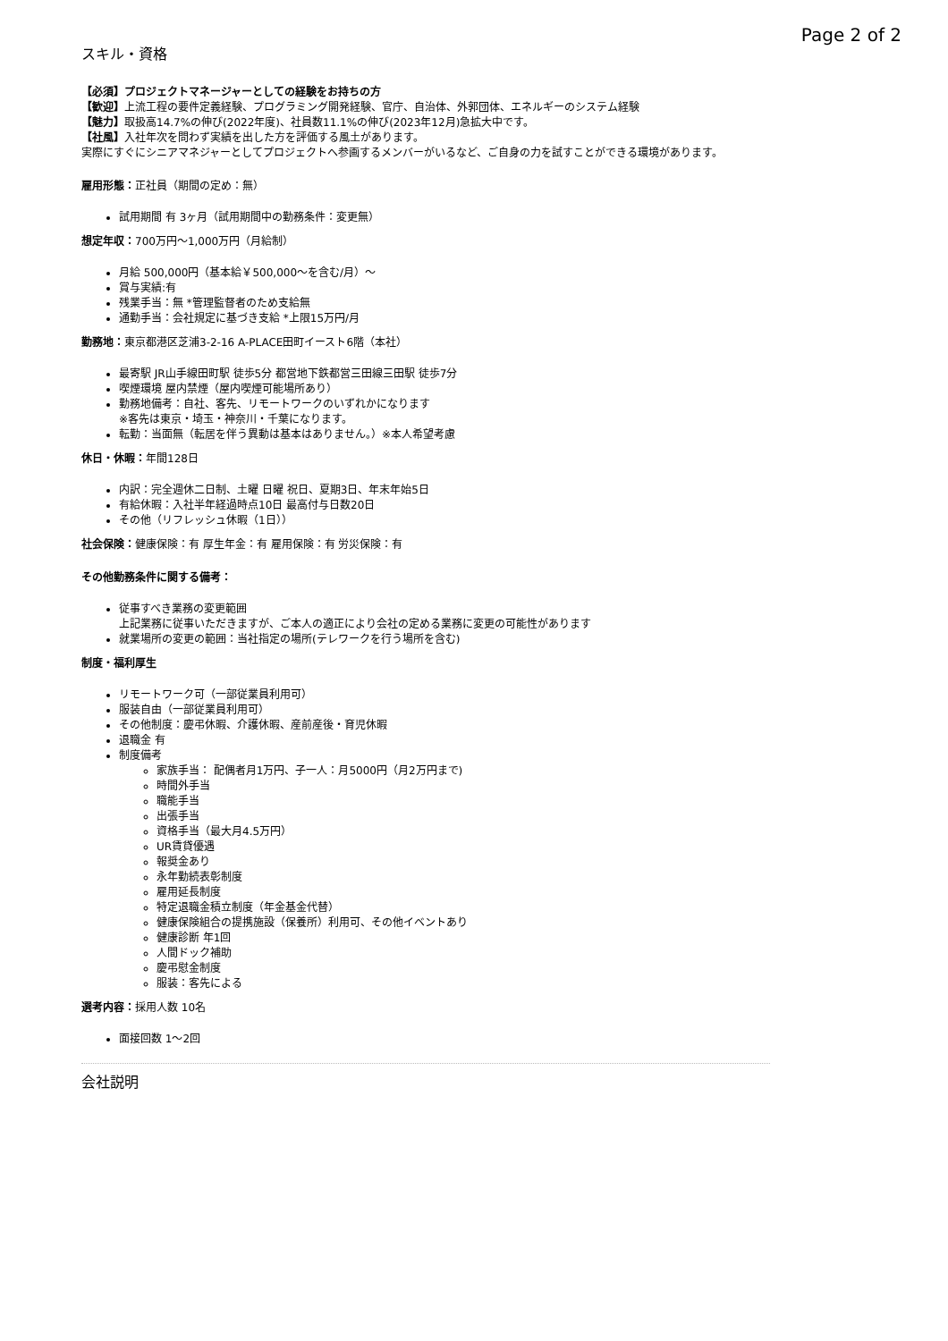Page 2 of 2
スキル・資格
【必須】プロジェクトマネージャーとしての経験をお持ちの方
【歓迎】上流工程の要件定義経験、プログラミング開発経験、官庁、自治体、外郭団体、エネルギーのシステム経験
【魅力】取扱高14.7%の伸び(2022年度)、社員数11.1%の伸び(2023年12月)急拡大中です。
【社風】入社年次を問わず実績を出した方を評価する風土があります。
実際にすぐにシニアマネジャーとしてプロジェクトへ参画するメンバーがいるなど、ご自身の力を試すことができる環境があります。
雇用形態：正社員（期間の定め：無）
試用期間 有 3ヶ月（試用期間中の勤務条件：変更無）
想定年収：700万円〜1,000万円（月給制）
月給 500,000円（基本給￥500,000〜を含む/月）〜
賞与実績:有
残業手当：無 *管理監督者のため支給無
通勤手当：会社規定に基づき支給 *上限15万円/月
勤務地：東京都港区芝浦3-2-16 A-PLACE田町イースト6階（本社）
最寄駅 JR山手線田町駅 徒歩5分 都営地下鉄都営三田線三田駅 徒歩7分
喫煙環境 屋内禁煙（屋内喫煙可能場所あり）
勤務地備考：自社、客先、リモートワークのいずれかになります
※客先は東京・埼玉・神奈川・千葉になります。
転勤：当面無（転居を伴う異動は基本はありません。）※本人希望考慮
休日・休暇：年間128日
内訳：完全週休二日制、土曜 日曜 祝日、夏期3日、年末年始5日
有給休暇：入社半年経過時点10日 最高付与日数20日
その他（リフレッシュ休暇（1日））
社会保険：健康保険：有 厚生年金：有 雇用保険：有 労災保険：有
その他勤務条件に関する備考：
従事すべき業務の変更範囲
上記業務に従事いただきますが、ご本人の適正により会社の定める業務に変更の可能性があります
就業場所の変更の範囲：当社指定の場所(テレワークを行う場所を含む)
制度・福利厚生
リモートワーク可（一部従業員利用可）
服装自由（一部従業員利用可）
その他制度：慶弔休暇、介護休暇、産前産後・育児休暇
退職金 有
制度備考
家族手当： 配偶者月1万円、子一人：月5000円（月2万円まで)
時間外手当
職能手当
出張手当
資格手当（最大月4.5万円）
UR賃貸優遇
報奨金あり
永年勤続表彰制度
雇用延長制度
特定退職金積立制度（年金基金代替）
健康保険組合の提携施設（保養所）利用可、その他イベントあり
健康診断 年1回
人間ドック補助
慶弔慰金制度
服装：客先による
選考内容：採用人数 10名
面接回数 1〜2回
会社説明